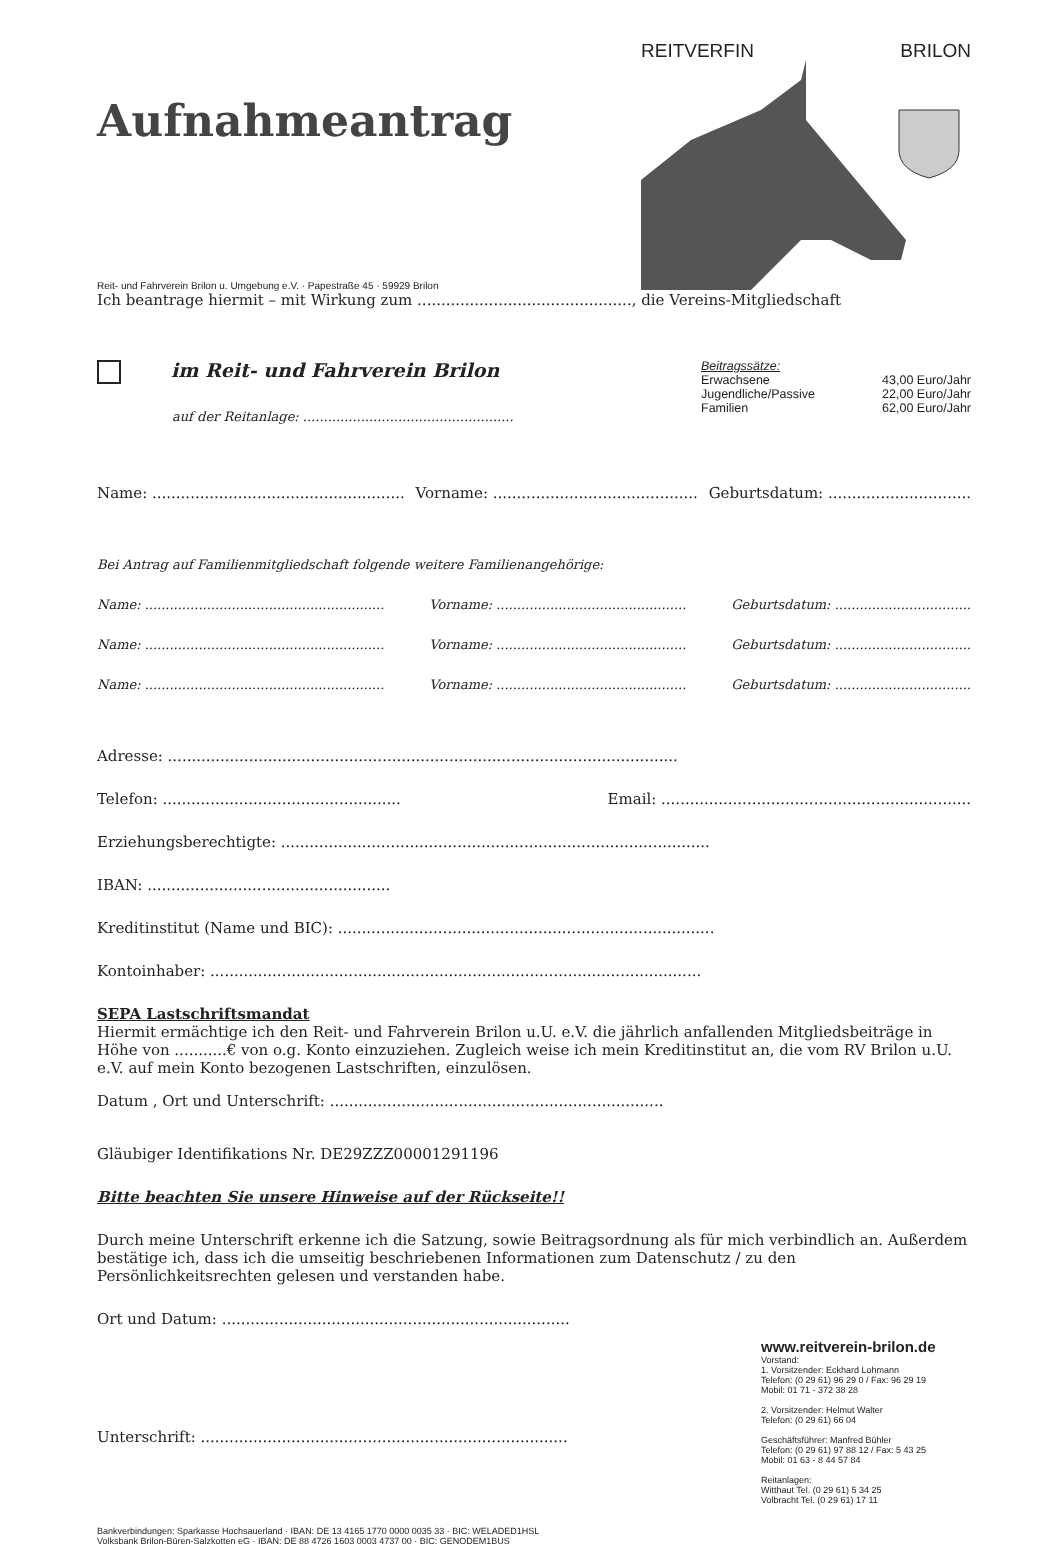Aufnahmeantrag
REITVERFIN BRILON
Reit- und Fahrverein Brilon u. Umgebung e.V. · Papestraße 45 · 59929 Brilon
Ich beantrage hiermit – mit Wirkung zum ............................................., die Vereins-Mitgliedschaft
im Reit- und Fahrverein Brilon
auf der Reitanlage: ...................................................
Beitragssätze:
Erwachsene 43,00 Euro/Jahr
Jugendliche/Passive 22,00 Euro/Jahr
Familien 62,00 Euro/Jahr
Name: ..................................................... Vorname: ........................................... Geburtsdatum: ..............................
Bei Antrag auf Familienmitgliedschaft folgende weitere Familienangehörige:
Name: .......................................................... Vorname: .............................................. Geburtsdatum: .................................
Name: .......................................................... Vorname: .............................................. Geburtsdatum: .................................
Name: .......................................................... Vorname: .............................................. Geburtsdatum: .................................
Adresse: ...........................................................................................................
Telefon: .................................................. Email: .................................................................
Erziehungsberechtigte: ..........................................................................................
IBAN: ...................................................
Kreditinstitut (Name und BIC): ...............................................................................
Kontoinhaber: .......................................................................................................
SEPA Lastschriftsmandat
Hiermit ermächtige ich den Reit- und Fahrverein Brilon u.U. e.V. die jährlich anfallenden Mitgliedsbeiträge in Höhe von ...........€ von o.g. Konto einzuziehen. Zugleich weise ich mein Kreditinstitut an, die vom RV Brilon u.U. e.V. auf mein Konto bezogenen Lastschriften, einzulösen.
Datum , Ort und Unterschrift: ......................................................................
Gläubiger Identifikations Nr. DE29ZZZ00001291196
Bitte beachten Sie unsere Hinweise auf der Rückseite!!
Durch meine Unterschrift erkenne ich die Satzung, sowie Beitragsordnung als für mich verbindlich an. Außerdem bestätige ich, dass ich die umseitig beschriebenen Informationen zum Datenschutz / zu den Persönlichkeitsrechten gelesen und verstanden habe.
Ort und Datum: .........................................................................
Unterschrift: .............................................................................
Bankverbindungen: Sparkasse Hochsauerland · IBAN: DE 13 4165 1770 0000 0035 33 · BIC: WELADED1HSL
Volksbank Brilon-Büren-Salzkotten eG · IBAN: DE 88 4726 1603 0003 4737 00 · BIC: GENODEM1BUS
www.reitverein-brilon.de
Vorstand:
1. Vorsitzender: Eckhard Lohmann
Telefon: (0 29 61) 96 29 0 / Fax: 96 29 19
Mobil: 01 71 - 372 38 28
2. Vorsitzender: Helmut Walter
Telefon: (0 29 61) 66 04
Geschäftsführer: Manfred Bühler
Telefon: (0 29 61) 97 88 12 / Fax: 5 43 25
Mobil: 01 63 - 8 44 57 84
Reitanlagen:
Witthaut Tel. (0 29 61) 5 34 25
Volbracht Tel. (0 29 61) 17 11